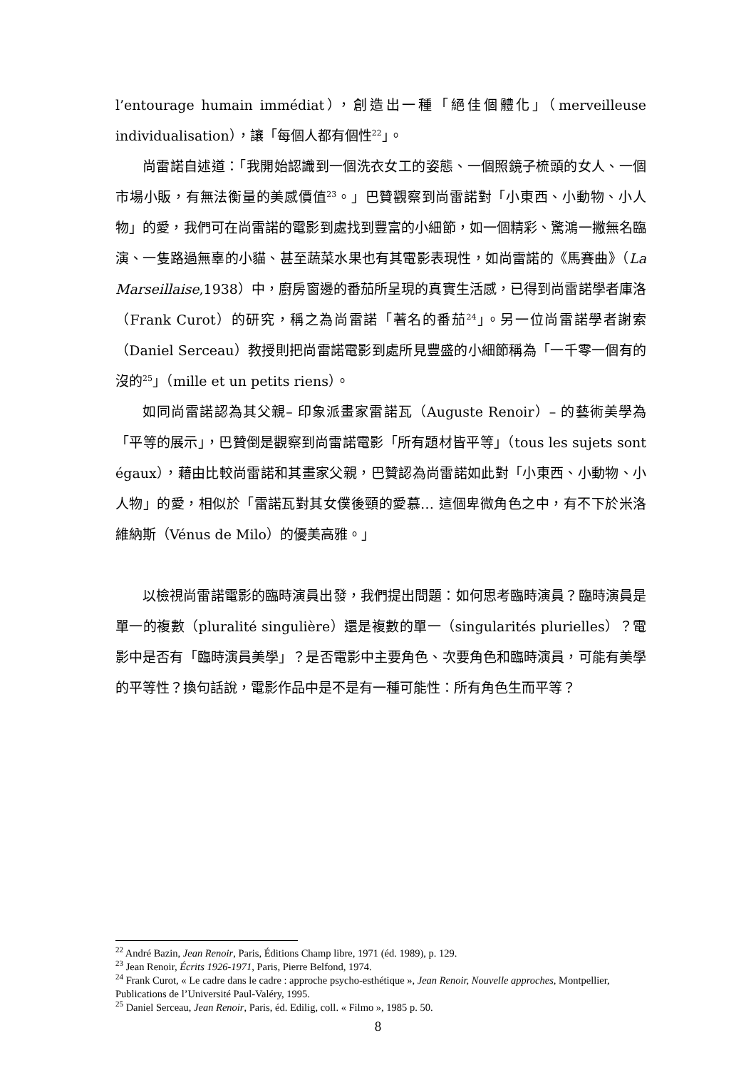l’entourage humain immédiat），創造出一種「絕佳個體化」（merveilleuse individualisation），讓「每個人都有個性<sup>22</sup>」。
尚雷諾自述道：「我開始認識到一個洗衣女工的姿態、一個照鏡子梳頭的女人、一個市場小販，有無法衡量的美感價值<sup>23</sup>。」巴贊觀察到尚雷諾對「小東西、小動物、小人物」的愛，我們可在尚雷諾的電影到處找到豐富的小細節，如一個精彩、驚鴻一撇無名臨演、一隻路過無辜的小貓、甚至蔬菜水果也有其電影表現性，如尚雷諾的《馬賽曲》（La Marseillaise,1938）中，廚房窗邊的番茄所呈現的真實生活感，已得到尚雷諾學者庫洛（Frank Curot）的研究，稱之為尚雷諾「著名的番茄<sup>24</sup>」。另一位尚雷諾學者謝索（Daniel Serceau）教授則把尚雷諾電影到處所見豐盛的小細節稱為「一千零一個有的沒的<sup>25</sup>」（mille et un petits riens）。
如同尚雷諾認為其父親– 印象派畫家雷諾瓦（Auguste Renoir）– 的藝術美學為「平等的展示」，巴贊倒是觀察到尚雷諾電影「所有題材皆平等」（tous les sujets sont égaux），藉由比較尚雷諾和其畫家父親，巴贊認為尚雷諾如此對「小東西、小動物、小人物」的愛，相似於「雷諾瓦對其女僕後頸的愛慕… 這個卑微角色之中，有不下於米洛維納斯（Vénus de Milo）的優美高雅。」
以檢視尚雷諾電影的臨時演員出發，我們提出問題：如何思考臨時演員？臨時演員是單一的複數（pluralité singulière）還是複數的單一（singularités plurielles）？電影中是否有「臨時演員美學」？是否電影中主要角色、次要角色和臨時演員，可能有美學的平等性？換句話說，電影作品中是不是有一種可能性：所有角色生而平等？
<sup>22</sup> André Bazin, Jean Renoir, Paris, Éditions Champ libre, 1971 (éd. 1989), p. 129.
<sup>23</sup> Jean Renoir, Écrits 1926-1971, Paris, Pierre Belfond, 1974.
<sup>24</sup> Frank Curot, « Le cadre dans le cadre : approche psycho-esthétique », Jean Renoir, Nouvelle approches, Montpellier, Publications de l’Université Paul-Valéry, 1995.
<sup>25</sup> Daniel Serceau, Jean Renoir, Paris, éd. Edilig, coll. « Filmo », 1985 p. 50.
8